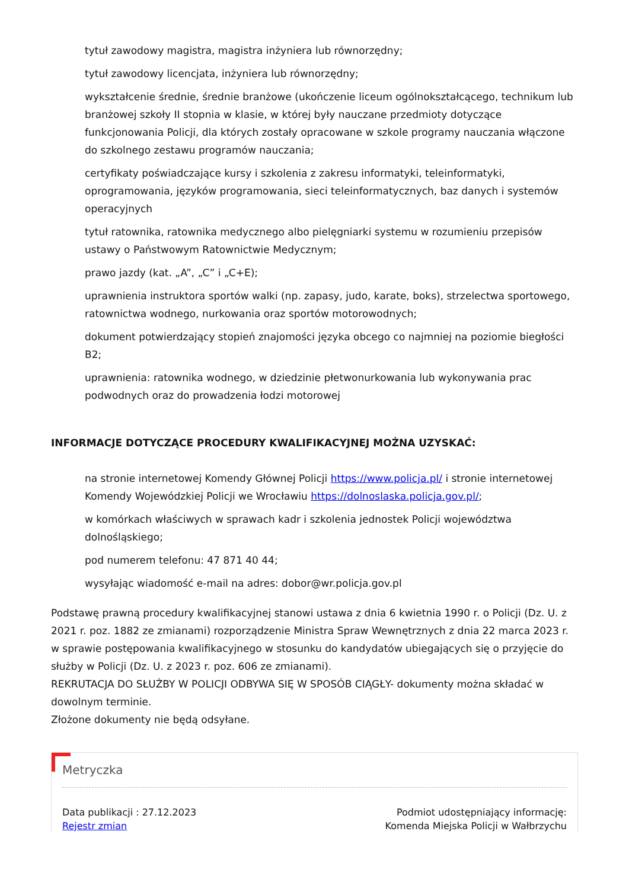tytuł zawodowy magistra, magistra inżyniera lub równorzędny;
tytuł zawodowy licencjata, inżyniera lub równorzędny;
wykształcenie średnie, średnie branżowe (ukończenie liceum ogólnokształcącego, technikum lub branżowej szkoły II stopnia w klasie, w której były nauczane przedmioty dotyczące funkcjonowania Policji, dla których zostały opracowane w szkole programy nauczania włączone do szkolnego zestawu programów nauczania;
certyfikaty poświadczające kursy i szkolenia z zakresu informatyki, teleinformatyki, oprogramowania, języków programowania, sieci teleinformatycznych, baz danych i systemów operacyjnych
tytuł ratownika, ratownika medycznego albo pielęgniarki systemu w rozumieniu przepisów ustawy o Państwowym Ratownictwie Medycznym;
prawo jazdy (kat. „A”, „C” i „C+E);
uprawnienia instruktora sportów walki (np. zapasy, judo, karate, boks), strzelectwa sportowego, ratownictwa wodnego, nurkowania oraz sportów motorowodnych;
dokument potwierdzający stopień znajomości języka obcego co najmniej na poziomie biegłości B2;
uprawnienia: ratownika wodnego, w dziedzinie płetwonurkowania lub wykonywania prac podwodnych oraz do prowadzenia łodzi motorowej
INFORMACJE DOTYCZĄCE PROCEDURY KWALIFIKACYJNEJ MOŻNA UZYSKAĆ:
na stronie internetowej Komendy Głównej Policji https://www.policja.pl/ i stronie internetowej Komendy Wojewódzkiej Policji we Wrocławiu https://dolnoslaska.policja.gov.pl/;
w komórkach właściwych w sprawach kadr i szkolenia jednostek Policji województwa dolnośląskiego;
pod numerem telefonu: 47 871 40 44;
wysyłając wiadomość e-mail na adres: dobor@wr.policja.gov.pl
Podstawę prawną procedury kwalifikacyjnej stanowi ustawa z dnia 6 kwietnia 1990 r. o Policji (Dz. U. z 2021 r. poz. 1882 ze zmianami) rozporządzenie Ministra Spraw Wewnętrznych z dnia 22 marca 2023 r. w sprawie postępowania kwalifikacyjnego w stosunku do kandydatów ubiegających się o przyjęcie do służby w Policji (Dz. U. z 2023 r. poz. 606 ze zmianami).
REKRUTACJA DO SŁUŻBY W POLICJI ODBYWA SIĘ W SPOSÓB CIĄGŁY- dokumenty można składać w dowolnym terminie.
Złożone dokumenty nie będą odsyłane.
Metryczka
Data publikacji : 27.12.2023
Rejestr zmian
Podmiot udostępniający informację:
Komenda Miejska Policji w Wałbrzychu